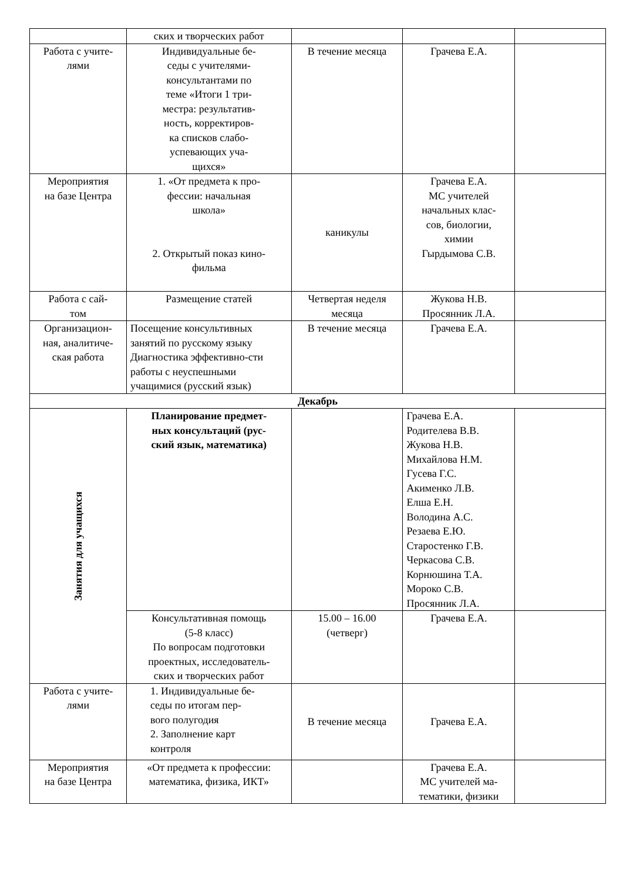| | ских и творческих работ | | | |
| Работа с учите- лями | Индивидуальные бе- седы с учителями- консультантами по теме «Итоги 1 три- местра: результатив- ность, корректиров- ка списков слабо- успевающих уча- щихся» | В течение месяца | Грачева Е.А. | |
| Мероприятия на базе Центра | 1. «От предмета к про- фессии: начальная школа» 2. Открытый показ кино- фильма | каникулы | Грачева Е.А. МС учителей начальных клас- сов, биологии, химии Гырдымова С.В. | |
| Работа с сай- том | Размещение статей | Четвертая неделя месяца | Жукова Н.В. Просянник Л.А. | |
| Организацион- ная, аналитиче- ская работа | Посещение консультивных занятий по русскому языку Диагностика эффективно-сти работы с неуспешными учащимися (русский язык) | В течение месяца | Грачева Е.А. | |
| Декабрь | | | | |
| Занятия для учащихся | Планирование предмет- ных консультаций (рус- ский язык, математика) | | Грачева Е.А. Родителева В.В. Жукова Н.В. Михайлова Н.М. Гусева Г.С. Акименко Л.В. Елша Е.Н. Володина А.С. Резаева Е.Ю. Старостенко Г.В. Черкасова С.В. Корнюшина Т.А. Мороко С.В. Просянник Л.А. | |
| | Консультативная помощь (5-8 класс) По вопросам подготовки проектных, исследователь- ских и творческих работ | 15.00 – 16.00 (четверг) | Грачева Е.А. | |
| Работа с учите- лями | 1. Индивидуальные бе- седы по итогам пер- вого полугодия 2. Заполнение карт контроля | В течение месяца | Грачева Е.А. | |
| Мероприятия на базе Центра | «От предмета к профессии: математика, физика, ИКТ» | | Грачева Е.А. МС учителей ма- тематики, физики | |